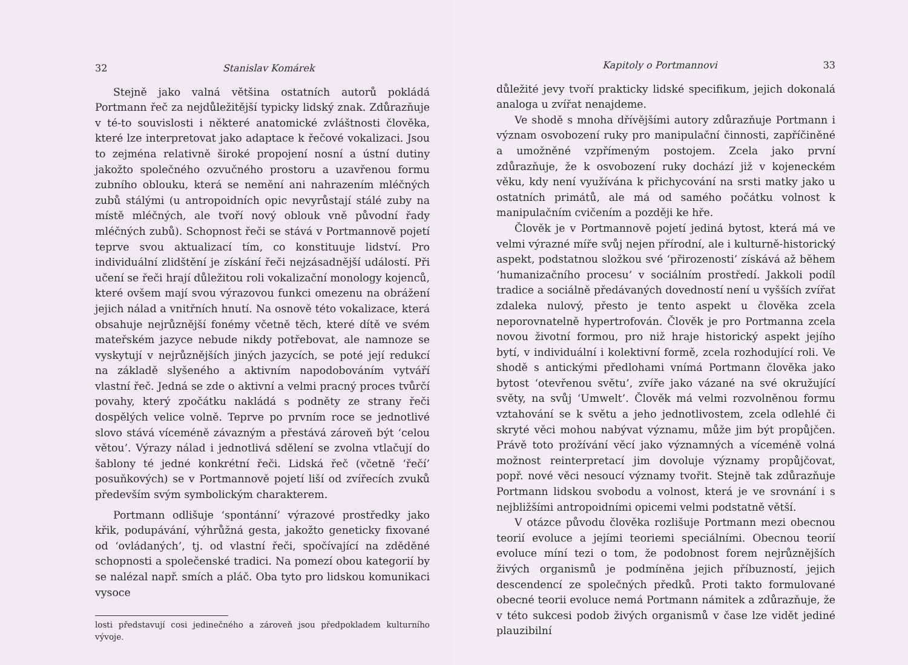32 Stanislav Komárek
Stejně jako valná většina ostatních autorů pokládá Portmann řeč za nejdůležitější typicky lidský znak. Zdůrazňuje v té-to souvislosti i některé anatomické zvláštnosti člověka, které lze interpretovat jako adaptace k řečové vokalizaci. Jsou to zejména relativně široké propojení nosní a ústní dutiny jakožto společného ozvučného prostoru a uzavřenou formu zubního oblouku, která se nemění ani nahrazením mléčných zubů stálými (u antropoidních opic nevyrůstají stálé zuby na místě mléčných, ale tvoří nový oblouk vně původní řady mléčných zubů). Schopnost řeči se stává v Portmannově pojetí teprve svou aktualizací tím, co konstituuje lidství. Pro individuální zlidštění je získání řeči nejzásadnější událostí. Při učení se řeči hrají důležitou roli vokalizační monology kojenců, které ovšem mají svou výrazovou funkci omezenu na obrážení jejich nálad a vnitřních hnutí. Na osnově této vokalizace, která obsahuje nejrůznější fonémy včetně těch, které dítě ve svém mateřském jazyce nebude nikdy potřebovat, ale namnoze se vyskytují v nejrůznějších jiných jazycích, se poté její redukcí na základě slyšeného a aktivním napodobováním vytváří vlastní řeč. Jedná se zde o aktivní a velmi pracný proces tvůrčí povahy, který zpočátku nakládá s podněty ze strany řeči dospělých velice volně. Teprve po prvním roce se jednotlivé slovo stává víceméně závazným a přestává zároveň být ‘celou větou’. Výrazy nálad i jednotlivá sdělení se zvolna vtlačují do šablony té jedné konkrétní řeči. Lidská řeč (včetně ‘řečí’ posuňkových) se v Portmannově pojetí liší od zvířecích zvuků především svým symbolickým charakterem.
Portmann odlišuje ‘spontánní’ výrazové prostředky jako křik, podupávání, výhrůžná gesta, jakožto geneticky fixované od ‘ovládaných’, tj. od vlastní řeči, spočívající na zděděné schopnosti a společenské tradici. Na pomezí obou kategorií by se nalézal např. smích a pláč. Oba tyto pro lidskou komunikaci vysoce
losti představují cosi jedinečného a zároveň jsou předpokladem kulturního vývoje.
Kapitoly o Portmannovi 33
důležité jevy tvoří prakticky lidské specifikum, jejich dokonalá analoga u zvířat nenajdeme.
Ve shodě s mnoha dřívějšími autory zdůrazňuje Portmann i význam osvobození ruky pro manipulační činnosti, zapříčiněné a umožněné vzpřímeným postojem. Zcela jako první zdůrazňuje, že k osvobození ruky dochází již v kojeneckém věku, kdy není využívána k přichycování na srsti matky jako u ostatních primátů, ale má od samého počátku volnost k manipulačním cvičením a později ke hře.
Člověk je v Portmannově pojetí jediná bytost, která má ve velmi výrazné míře svůj nejen přírodní, ale i kulturně-historický aspekt, podstatnou složkou své ‘přirozenosti’ získává až během ‘humanizačního procesu’ v sociálním prostředí. Jakkoli podíl tradice a sociálně předávaných dovedností není u vyšších zvířat zdaleka nulový, přesto je tento aspekt u člověka zcela neporovnatelně hypertrofován. Člověk je pro Portmanna zcela novou životní formou, pro niž hraje historický aspekt jejího bytí, v individuální i kolektivní formě, zcela rozhodující roli. Ve shodě s antickými předlohami vnímá Portmann člověka jako bytost ‘otevřenou světu’, zvíře jako vázané na své okružující světy, na svůj ‘Umwelt’. Člověk má velmi rozvolněnou formu vztahování se k světu a jeho jednotlivostem, zcela odlehlé či skryté věci mohou nabývat významu, může jim být propůjčen. Právě toto prožívání věcí jako významných a víceméně volná možnost reinterpretací jim dovoluje významy propůjčovat, popř. nové věci nesoucí významy tvořit. Stejně tak zdůrazňuje Portmann lidskou svobodu a volnost, která je ve srovnání i s nejbližšími antropoidními opicemi velmi podstatně větší.
V otázce původu člověka rozlišuje Portmann mezi obecnou teorií evoluce a jejími teoriemi speciálními. Obecnou teorií evoluce míní tezi o tom, že podobnost forem nejrůznějších živých organismů je podmíněna jejich příbuzností, jejich descendencí ze společných předků. Proti takto formulované obecné teorii evoluce nemá Portmann námitek a zdůrazňuje, že v této sukcesi podob živých organismů v čase lze vidět jediné plauzibilní